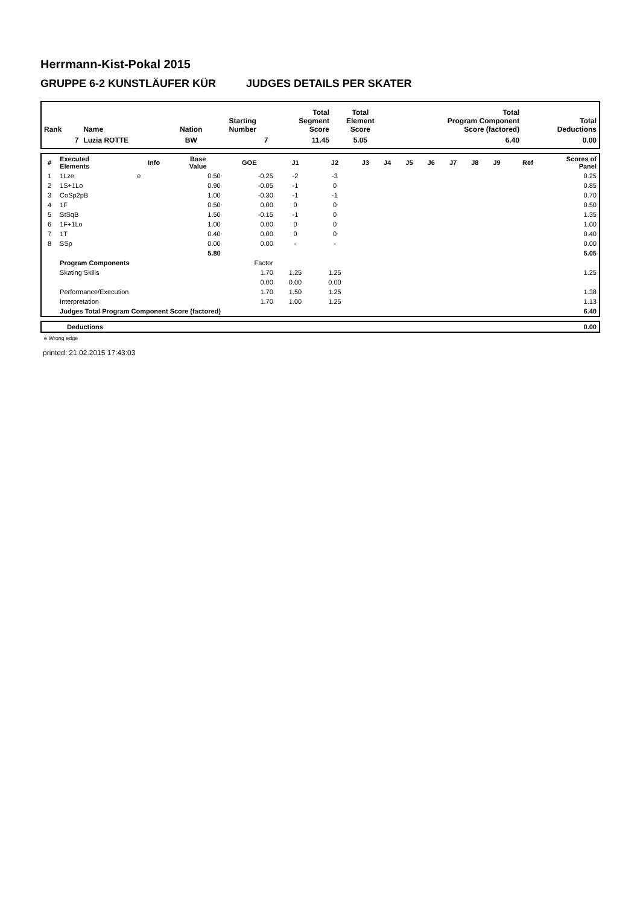Herrmann-Kist-Pokal 2015
GRUPPE 6-2 KUNSTLÄUFER KÜR JUDGES DETAILS PER SKATER
| Rank | Name | Nation | Starting Number | Total Segment Score | Total Element Score | Total Program Component Score (factored) | Total Deductions |
| --- | --- | --- | --- | --- | --- | --- | --- |
| 7 | Luzia ROTTE | BW | 7 | 11.45 | 5.05 | 6.40 | 0.00 |
| # | Executed Elements | Info | Base Value | GOE | J1 | J2 | J3 | J4 | J5 | J6 | J7 | J8 | J9 | Ref | Scores of Panel |
| --- | --- | --- | --- | --- | --- | --- | --- | --- | --- | --- | --- | --- | --- | --- | --- |
| 1 | 1Lze | e | 0.50 | -0.25 | -2 | -3 | | | | | | | | | 0.25 |
| 2 | 1S+1Lo | | 0.90 | -0.05 | -1 | 0 | | | | | | | | | 0.85 |
| 3 | CoSp2pB | | 1.00 | -0.30 | -1 | -1 | | | | | | | | | 0.70 |
| 4 | 1F | | 0.50 | 0.00 | 0 | 0 | | | | | | | | | 0.50 |
| 5 | StSqB | | 1.50 | -0.15 | -1 | 0 | | | | | | | | | 1.35 |
| 6 | 1F+1Lo | | 1.00 | 0.00 | 0 | 0 | | | | | | | | | 1.00 |
| 7 | 1T | | 0.40 | 0.00 | 0 | 0 | | | | | | | | | 0.40 |
| 8 | SSp | | 0.00 | 0.00 | - | - | | | | | | | | | 0.00 |
| | | | 5.80 | | | | | | | | | | | | 5.05 |
| | Program Components | | | Factor | | | | | | | | | | | |
| | Skating Skills | | | 1.70 | 1.25 | 1.25 | | | | | | | | | 1.25 |
| | | | | 0.00 | 0.00 | 0.00 | | | | | | | | | |
| | Performance/Execution | | | 1.70 | 1.50 | 1.25 | | | | | | | | | 1.38 |
| | Interpretation | | | 1.70 | 1.00 | 1.25 | | | | | | | | | 1.13 |
| | Judges Total Program Component Score (factored) | | | | | | | | | | | | | | 6.40 |
| | Deductions | 0.00 |
e Wrong edge
printed: 21.02.2015 17:43:03